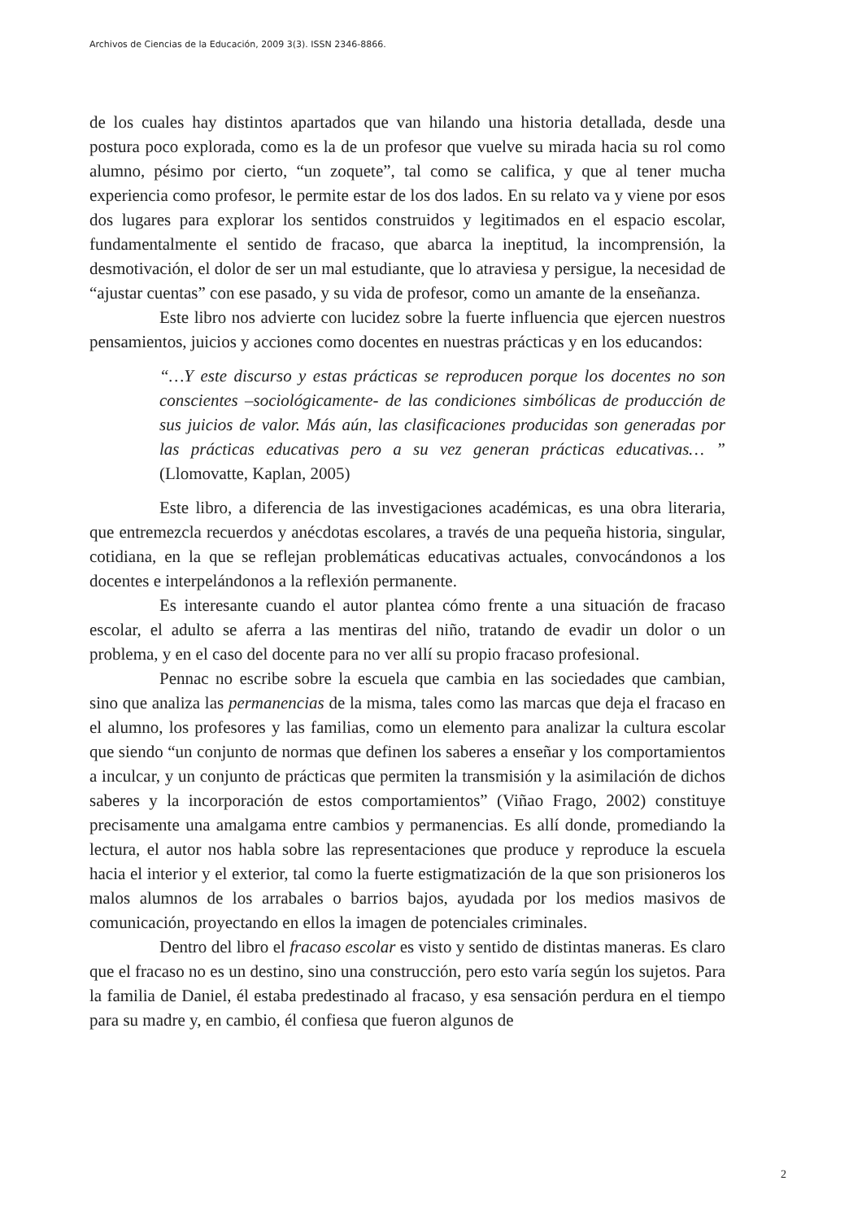Archivos de Ciencias de la Educación, 2009 3(3). ISSN 2346-8866.
de los cuales hay distintos apartados que van hilando una historia detallada, desde una postura poco explorada, como es la de un profesor que vuelve su mirada hacia su rol como alumno, pésimo por cierto, “un zoquete”, tal como se califica, y que al tener mucha experiencia como profesor, le permite estar de los dos lados. En su relato va y viene por esos dos lugares para explorar los sentidos construidos y legitimados en el espacio escolar, fundamentalmente el sentido de fracaso, que abarca la ineptitud, la incomprensión, la desmotivación, el dolor de ser un mal estudiante, que lo atraviesa y persigue, la necesidad de “ajustar cuentas” con ese pasado, y su vida de profesor, como un amante de la enseñanza.
Este libro nos advierte con lucidez sobre la fuerte influencia que ejercen nuestros pensamientos, juicios y acciones como docentes en nuestras prácticas y en los educandos:
“…Y este discurso y estas prácticas se reproducen porque los docentes no son conscientes –sociológicamente- de las condiciones simbólicas de producción de sus juicios de valor. Más aún, las clasificaciones producidas son generadas por las prácticas educativas pero a su vez generan prácticas educativas… ” (Llomovatte, Kaplan, 2005)
Este libro, a diferencia de las investigaciones académicas, es una obra literaria, que entremezcla recuerdos y anécdotas escolares, a través de una pequeña historia, singular, cotidiana, en la que se reflejan problemáticas educativas actuales, convocándonos a los docentes e interpelándonos a la reflexión permanente.
Es interesante cuando el autor plantea cómo frente a una situación de fracaso escolar, el adulto se aferra a las mentiras del niño, tratando de evadir un dolor o un problema, y en el caso del docente para no ver allí su propio fracaso profesional.
Pennac no escribe sobre la escuela que cambia en las sociedades que cambian, sino que analiza las permanencias de la misma, tales como las marcas que deja el fracaso en el alumno, los profesores y las familias, como un elemento para analizar la cultura escolar que siendo “un conjunto de normas que definen los saberes a enseñar y los comportamientos a inculcar, y un conjunto de prácticas que permiten la transmisión y la asimilación de dichos saberes y la incorporación de estos comportamientos” (Viñao Frago, 2002) constituye precisamente una amalgama entre cambios y permanencias. Es allí donde, promediando la lectura, el autor nos habla sobre las representaciones que produce y reproduce la escuela hacia el interior y el exterior, tal como la fuerte estigmatización de la que son prisioneros los malos alumnos de los arrabales o barrios bajos, ayudada por los medios masivos de comunicación, proyectando en ellos la imagen de potenciales criminales.
Dentro del libro el fracaso escolar es visto y sentido de distintas maneras. Es claro que el fracaso no es un destino, sino una construcción, pero esto varía según los sujetos. Para la familia de Daniel, él estaba predestinado al fracaso, y esa sensación perdura en el tiempo para su madre y, en cambio, él confiesa que fueron algunos de
2